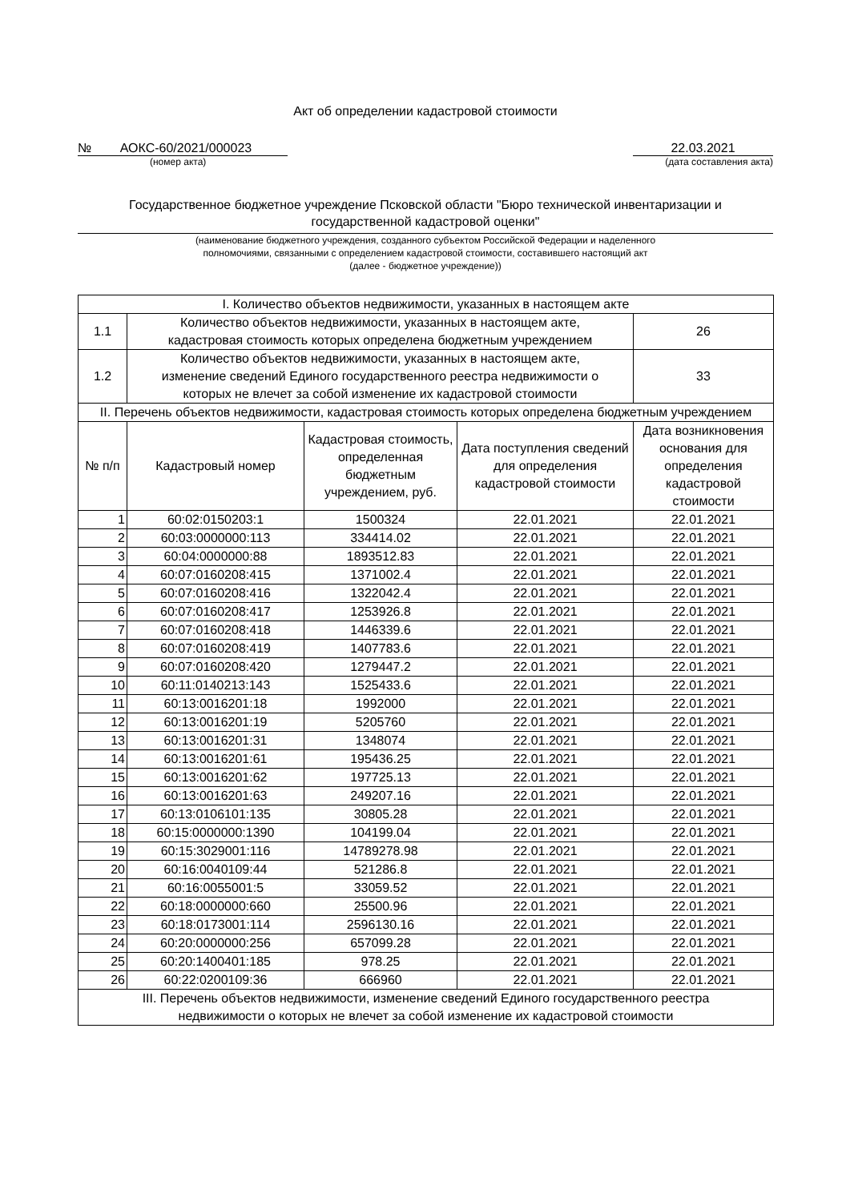Акт об определении кадастровой стоимости
№ АОКС-60/2021/000023
22.03.2021
(номер акта) (дата составления акта)
Государственное бюджетное учреждение Псковской области "Бюро технической инвентаризации и государственной кадастровой оценки"
(наименование бюджетного учреждения, созданного субъектом Российской Федерации и наделенного
полномочиями, связанными с определением кадастровой стоимости, составившего настоящий акт
(далее - бюджетное учреждение))
| I. Количество объектов недвижимости, указанных в настоящем акте | | | | |
| 1.1 | Количество объектов недвижимости, указанных в настоящем акте, кадастровая стоимость которых определена бюджетным учреждением | | | 26 |
| 1.2 | Количество объектов недвижимости, указанных в настоящем акте, изменение сведений Единого государственного реестра недвижимости о которых не влечет за собой изменение их кадастровой стоимости | | | 33 |
| II. Перечень объектов недвижимости, кадастровая стоимость которых определена бюджетным учреждением | | | | |
| № п/п | Кадастровый номер | Кадастровая стоимость, определенная бюджетным учреждением, руб. | Дата поступления сведений для определения кадастровой стоимости | Дата возникновения основания для определения кадастровой стоимости |
| 1 | 60:02:0150203:1 | 1500324 | 22.01.2021 | 22.01.2021 |
| 2 | 60:03:0000000:113 | 334414.02 | 22.01.2021 | 22.01.2021 |
| 3 | 60:04:0000000:88 | 1893512.83 | 22.01.2021 | 22.01.2021 |
| 4 | 60:07:0160208:415 | 1371002.4 | 22.01.2021 | 22.01.2021 |
| 5 | 60:07:0160208:416 | 1322042.4 | 22.01.2021 | 22.01.2021 |
| 6 | 60:07:0160208:417 | 1253926.8 | 22.01.2021 | 22.01.2021 |
| 7 | 60:07:0160208:418 | 1446339.6 | 22.01.2021 | 22.01.2021 |
| 8 | 60:07:0160208:419 | 1407783.6 | 22.01.2021 | 22.01.2021 |
| 9 | 60:07:0160208:420 | 1279447.2 | 22.01.2021 | 22.01.2021 |
| 10 | 60:11:0140213:143 | 1525433.6 | 22.01.2021 | 22.01.2021 |
| 11 | 60:13:0016201:18 | 1992000 | 22.01.2021 | 22.01.2021 |
| 12 | 60:13:0016201:19 | 5205760 | 22.01.2021 | 22.01.2021 |
| 13 | 60:13:0016201:31 | 1348074 | 22.01.2021 | 22.01.2021 |
| 14 | 60:13:0016201:61 | 195436.25 | 22.01.2021 | 22.01.2021 |
| 15 | 60:13:0016201:62 | 197725.13 | 22.01.2021 | 22.01.2021 |
| 16 | 60:13:0016201:63 | 249207.16 | 22.01.2021 | 22.01.2021 |
| 17 | 60:13:0106101:135 | 30805.28 | 22.01.2021 | 22.01.2021 |
| 18 | 60:15:0000000:1390 | 104199.04 | 22.01.2021 | 22.01.2021 |
| 19 | 60:15:3029001:116 | 14789278.98 | 22.01.2021 | 22.01.2021 |
| 20 | 60:16:0040109:44 | 521286.8 | 22.01.2021 | 22.01.2021 |
| 21 | 60:16:0055001:5 | 33059.52 | 22.01.2021 | 22.01.2021 |
| 22 | 60:18:0000000:660 | 25500.96 | 22.01.2021 | 22.01.2021 |
| 23 | 60:18:0173001:114 | 2596130.16 | 22.01.2021 | 22.01.2021 |
| 24 | 60:20:0000000:256 | 657099.28 | 22.01.2021 | 22.01.2021 |
| 25 | 60:20:1400401:185 | 978.25 | 22.01.2021 | 22.01.2021 |
| 26 | 60:22:0200109:36 | 666960 | 22.01.2021 | 22.01.2021 |
| III. Перечень объектов недвижимости, изменение сведений Единого государственного реестра недвижимости о которых не влечет за собой изменение их кадастровой стоимости | | | | |